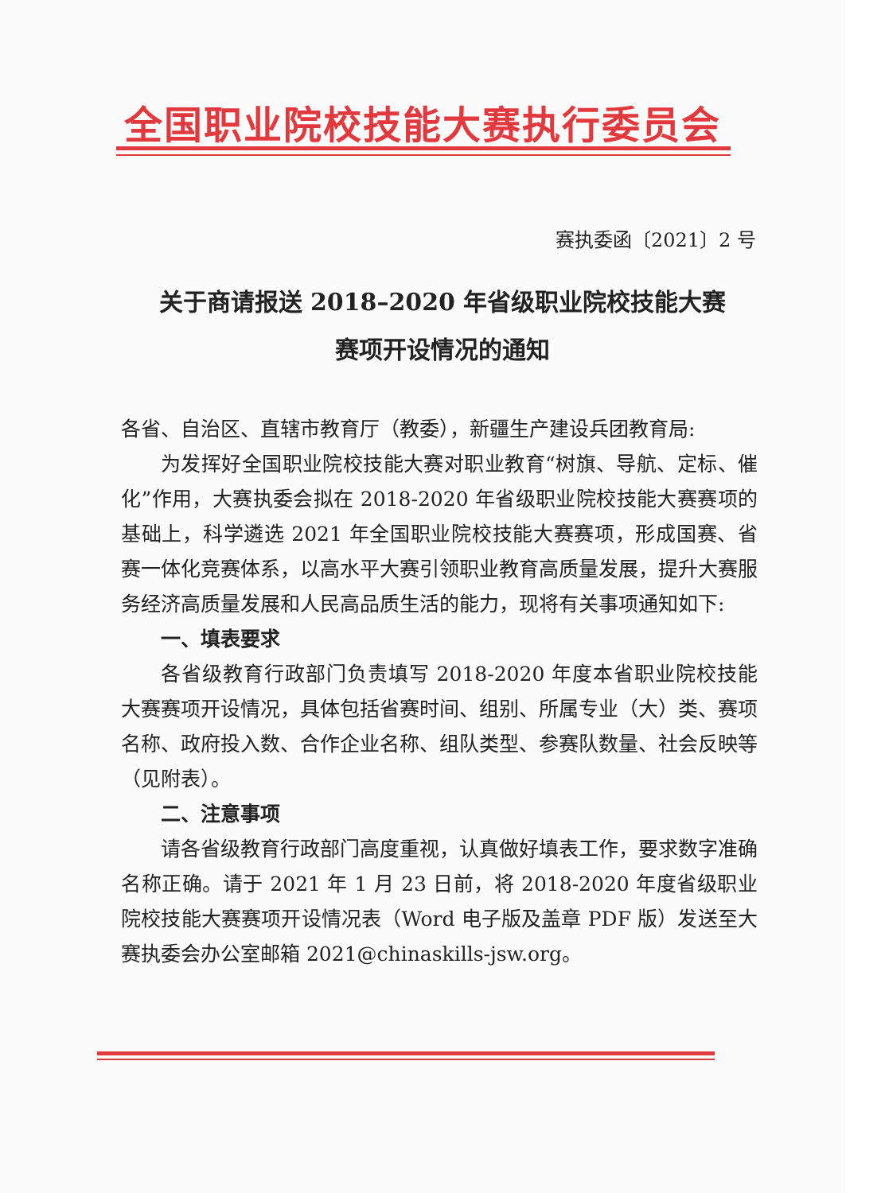全国职业院校技能大赛执行委员会
赛执委函〔2021〕2 号
关于商请报送 2018–2020 年省级职业院校技能大赛
赛项开设情况的通知
各省、自治区、直辖市教育厅（教委），新疆生产建设兵团教育局:
为发挥好全国职业院校技能大赛对职业教育“树旗、导航、定标、催化”作用，大赛执委会拟在 2018-2020 年省级职业院校技能大赛赛项的基础上，科学遴选 2021 年全国职业院校技能大赛赛项，形成国赛、省赛一体化竞赛体系，以高水平大赛引领职业教育高质量发展，提升大赛服务经济高质量发展和人民高品质生活的能力，现将有关事项通知如下:
一、填表要求
各省级教育行政部门负责填写 2018-2020 年度本省职业院校技能大赛赛项开设情况，具体包括省赛时间、组别、所属专业（大）类、赛项名称、政府投入数、合作企业名称、组队类型、参赛队数量、社会反映等（见附表）。
二、注意事项
请各省级教育行政部门高度重视，认真做好填表工作，要求数字准确名称正确。请于 2021 年 1 月 23 日前，将 2018-2020 年度省级职业院校技能大赛赛项开设情况表（Word 电子版及盖章 PDF 版）发送至大赛执委会办公室邮箱 2021@chinaskills-jsw.org。